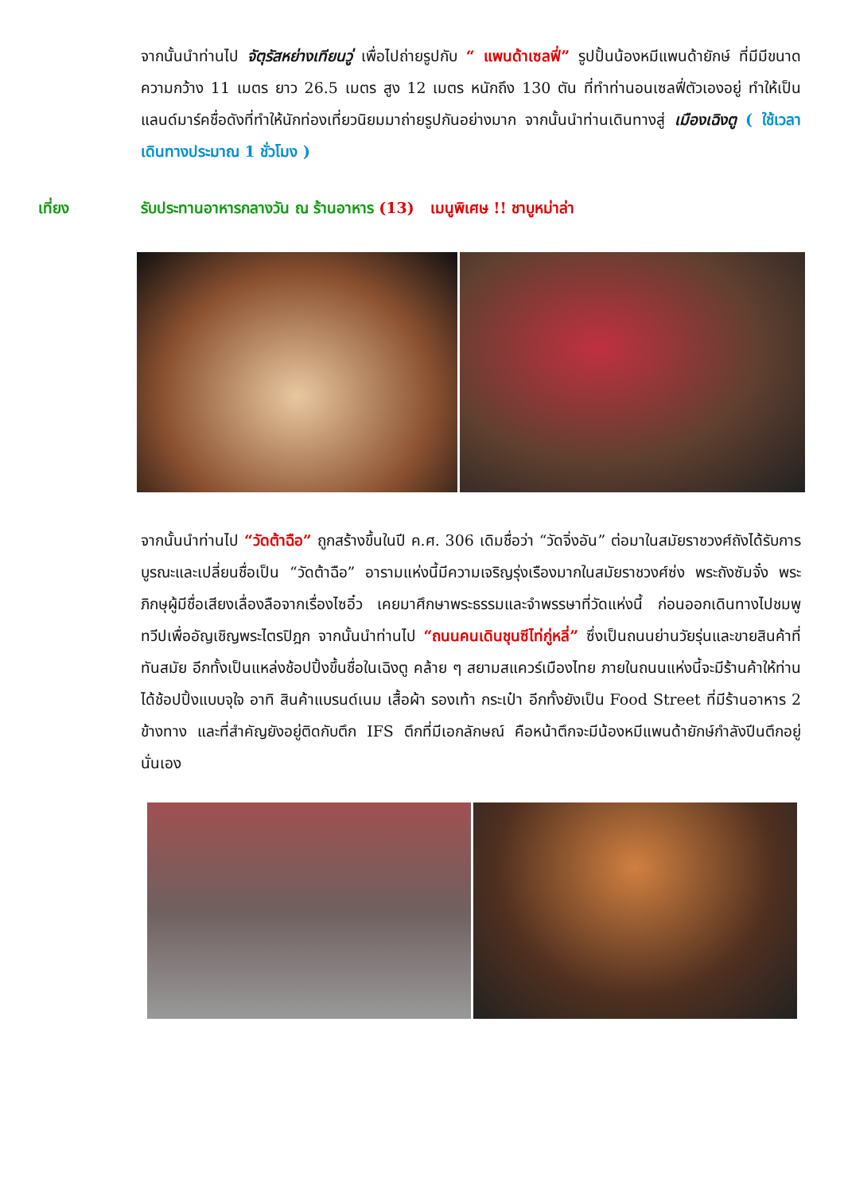จากนั้นนำท่านไป จัตุรัสหย่างเทียนวู่ เพื่อไปถ่ายรูปกับ “ แพนด้าเซลฟี่” รูปปั้นน้องหมีแพนด้ายักษ์ ที่มีมีขนาดความกว้าง 11 เมตร ยาว 26.5 เมตร สูง 12 เมตร หนักถึง 130 ตัน ที่ทำท่านอนเซลฟี่ตัวเองอยู่ ทำให้เป็นแลนด์มาร์คชื่อดังที่ทำให้นักท่องเที่ยวนิยมมาถ่ายรูปกันอย่างมาก จากนั้นนำท่านเดินทางสู่ เมืองเฉิงตู ( ใช้เวลาเดินทางประมาณ 1 ชั่วโมง )
เที่ยง รับประทานอาหารกลางวัน ณ ร้านอาหาร (13) เมนูพิเศษ !! ชาบูหม่าล่า
จากนั้นนำท่านไป “วัดต้าฉือ” ถูกสร้างขึ้นในปี ค.ศ. 306 เดิมชื่อว่า “วัดจิ่งอัน” ต่อมาในสมัยราชวงศ์ถังได้รับการบูรณะและเปลี่ยนชื่อเป็น “วัดต้าฉือ” อารามแห่งนี้มีความเจริญรุ่งเรืองมากในสมัยราชวงศ์ซ่ง พระถังซัมจั๋ง พระภิกษุผู้มีชื่อเสียงเลื่องลือจากเรื่องไซอิ๋ว เคยมาศึกษาพระธรรมและจำพรรษาที่วัดแห่งนี้ ก่อนออกเดินทางไปชมพูทวีปเพื่ออัญเชิญพระไตรปิฎก จากนั้นนำท่านไป “ถนนคนเดินชุนซีไท่กู่หลี่” ซึ่งเป็นถนนย่านวัยรุ่นและขายสินค้าที่ทันสมัย อีกทั้งเป็นแหล่งช้อปปิ้งขึ้นชื่อในเฉิงตู คล้าย ๆ สยามสแควร์เมืองไทย ภายในถนนแห่งนี้จะมีร้านค้าให้ท่านได้ช้อปปิ้งแบบจุใจ อาทิ สินค้าแบรนด์เนม เสื้อผ้า รองเท้า กระเป๋า อีกทั้งยังเป็น Food Street ที่มีร้านอาหาร 2 ข้างทาง และที่สำคัญยังอยู่ติดกับตึก IFS ตึกที่มีเอกลักษณ์ คือหน้าตึกจะมีน้องหมีแพนด้ายักษ์กำลังปีนตึกอยู่นั่นเอง